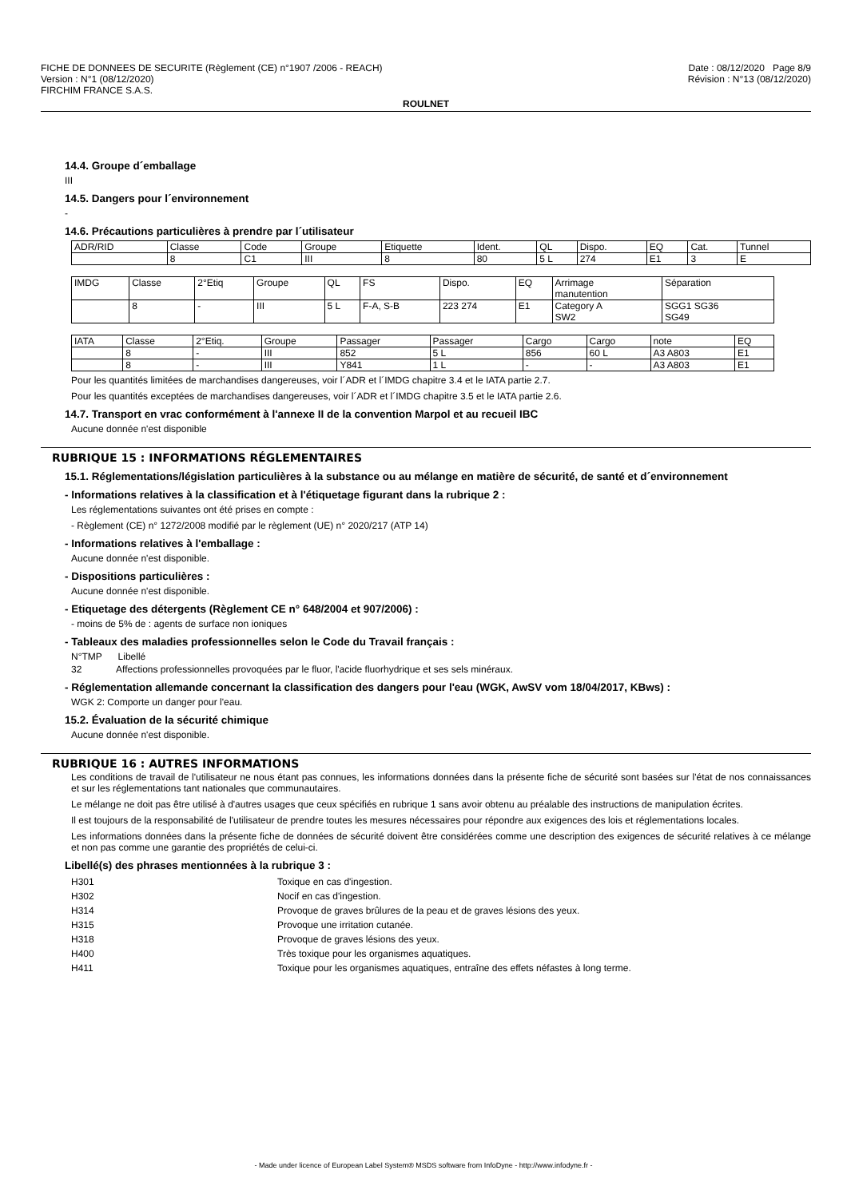FICHE DE DONNEES DE SECURITE (Règlement (CE) n°1907 /2006 - REACH) Date : 08/12/2020 Page 8/9
Version : N°1 (08/12/2020) Révision : N°13 (08/12/2020)
FIRCHIM FRANCE S.A.S.
ROULNET
14.4. Groupe d´emballage
III
14.5. Dangers pour l´environnement
-
14.6. Précautions particulières à prendre par l´utilisateur
| ADR/RID | Classe | Code | Groupe | Etiquette | Ident. | QL | Dispo. | EQ | Cat. | Tunnel |
| | 8 | C1 | III | 8 | 80 | 5 L | 274 | E1 | 3 | E |
| IMDG | Classe | 2°Etiq | Groupe | QL | FS | Dispo. | EQ | Arrimage manutention | Séparation |
| | 8 | - | III | 5 L | F-A, S-B | 223 274 | E1 | Category A SW2 | SGG1 SG36 SG49 |
| IATA | Classe | 2°Etiq. | Groupe | Passager | Passager | Cargo | Cargo | note | EQ |
| | 8 | - | III | 852 | 5 L | 856 | 60 L | A3 A803 | E1 |
| | 8 | - | III | Y841 | 1 L | - | - | A3 A803 | E1 |
Pour les quantités limitées de marchandises dangereuses, voir l´ADR et l´IMDG chapitre 3.4 et le IATA partie 2.7.
Pour les quantités exceptées de marchandises dangereuses, voir l´ADR et l´IMDG chapitre 3.5 et le IATA partie 2.6.
14.7. Transport en vrac conformément à l'annexe II de la convention Marpol et au recueil IBC
Aucune donnée n'est disponible
RUBRIQUE 15 : INFORMATIONS RÉGLEMENTAIRES
15.1. Réglementations/législation particulières à la substance ou au mélange en matière de sécurité, de santé et d´environnement
- Informations relatives à la classification et à l'étiquetage figurant dans la rubrique 2 :
Les réglementations suivantes ont été prises en compte :
- Règlement (CE) n° 1272/2008 modifié par le règlement (UE) n° 2020/217 (ATP 14)
- Informations relatives à l'emballage :
Aucune donnée n'est disponible.
- Dispositions particulières :
Aucune donnée n'est disponible.
- Etiquetage des détergents (Règlement CE n° 648/2004 et 907/2006) :
- moins de 5% de : agents de surface non ioniques
- Tableaux des maladies professionnelles selon le Code du Travail français :
N°TMP Libellé
32 Affections professionnelles provoquées par le fluor, l'acide fluorhydrique et ses sels minéraux.
- Réglementation allemande concernant la classification des dangers pour l'eau (WGK, AwSV vom 18/04/2017, KBws) :
WGK 2: Comporte un danger pour l'eau.
15.2. Évaluation de la sécurité chimique
Aucune donnée n'est disponible.
RUBRIQUE 16 : AUTRES INFORMATIONS
Les conditions de travail de l'utilisateur ne nous étant pas connues, les informations données dans la présente fiche de sécurité sont basées sur l'état de nos connaissances et sur les réglementations tant nationales que communautaires.
Le mélange ne doit pas être utilisé à d'autres usages que ceux spécifiés en rubrique 1 sans avoir obtenu au préalable des instructions de manipulation écrites.
Il est toujours de la responsabilité de l'utilisateur de prendre toutes les mesures nécessaires pour répondre aux exigences des lois et réglementations locales.
Les informations données dans la présente fiche de données de sécurité doivent être considérées comme une description des exigences de sécurité relatives à ce mélange et non pas comme une garantie des propriétés de celui-ci.
Libellé(s) des phrases mentionnées à la rubrique 3 :
| H301 | Toxique en cas d'ingestion. |
| H302 | Nocif en cas d'ingestion. |
| H314 | Provoque de graves brûlures de la peau et de graves lésions des yeux. |
| H315 | Provoque une irritation cutanée. |
| H318 | Provoque de graves lésions des yeux. |
| H400 | Très toxique pour les organismes aquatiques. |
| H411 | Toxique pour les organismes aquatiques, entraîne des effets néfastes à long terme. |
- Made under licence of European Label System® MSDS software from InfoDyne - http://www.infodyne.fr -